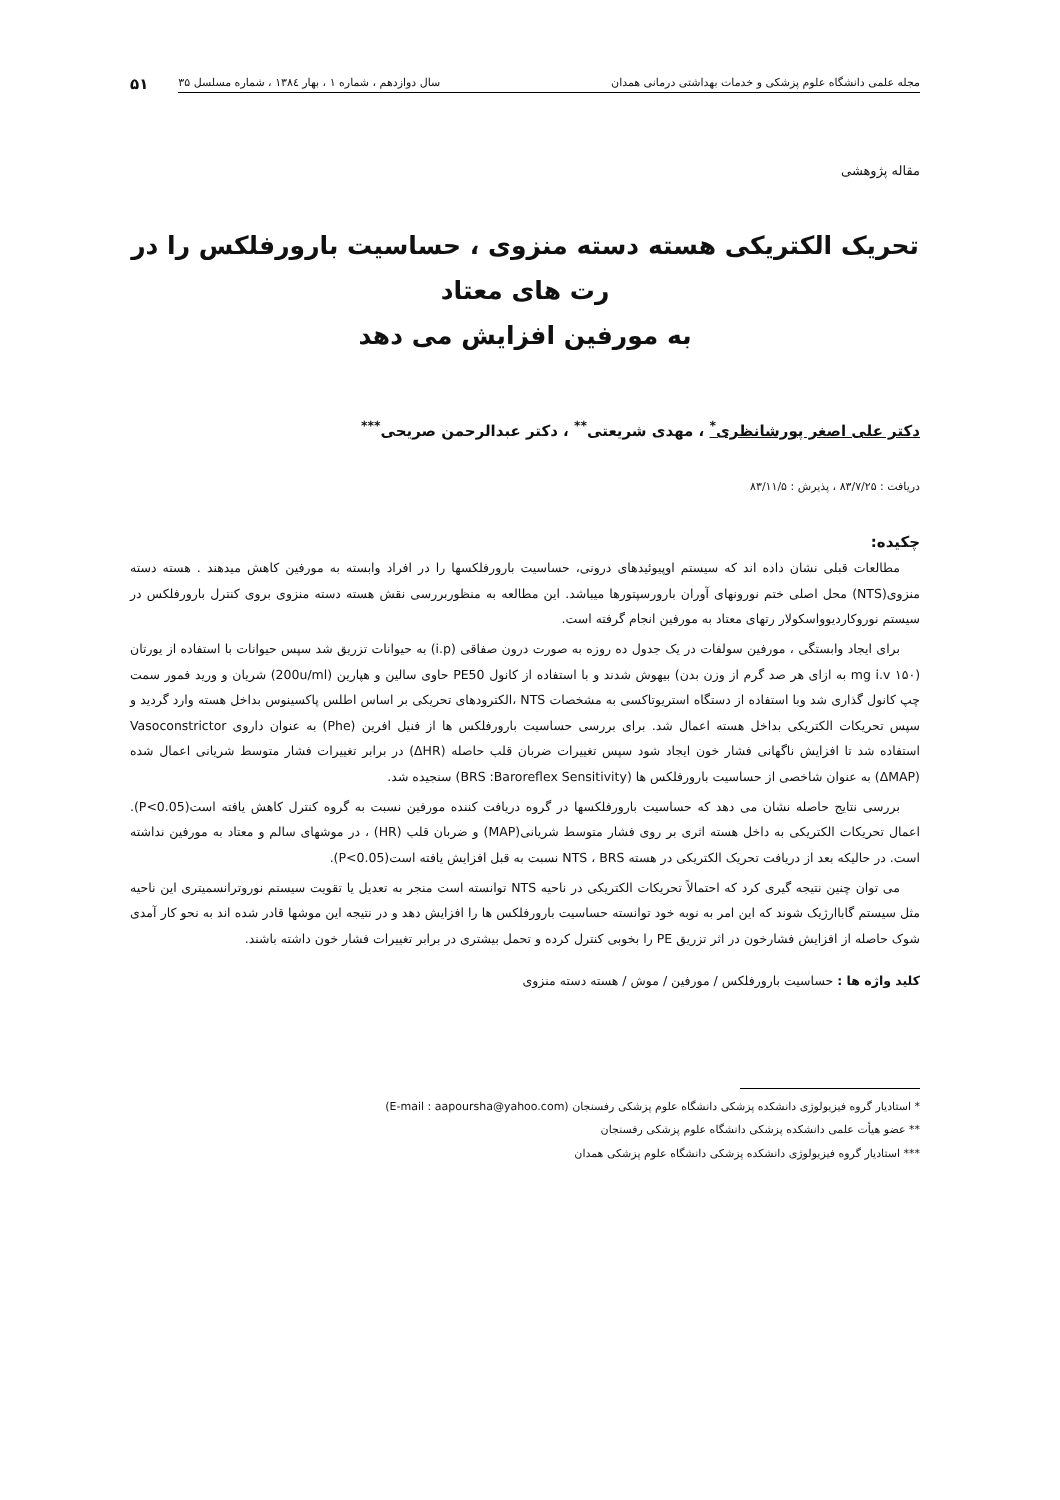مجله علمی دانشگاه علوم پزشکی و خدمات بهداشتی درمانی همدان سال دوازدهم ، شماره ۱ ، بهار ۱۳۸٤ ، شماره مسلسل ۳۵
۵۱
مقاله پژوهشی
تحریک الکتریکی هسته دسته منزوی ، حساسیت بارورفلکس را در رت های معتاد
به مورفین افزایش می دهد
دکتر علی اصغر پورشانظری<sup>*</sup> ، مهدی شریعتی<sup>**</sup> ، دکتر عبدالرحمن صریحی<sup>***</sup>
دریافت : ۸۳/۷/۲۵ ، پذیرش : ۸۳/۱۱/۵
چکیده:
مطالعات قبلی نشان داده اند که سیستم اوپیوئیدهای درونی، حساسیت بارورفلکسها را در افراد وابسته به مورفین کاهش میدهند . هسته دسته منزوی(NTS) محل اصلی ختم نورونهای آوران بارورسپتورها میباشد. این مطالعه به منظوربررسی نقش هسته دسته منزوی بروی کنترل بارورفلکس در سیستم نوروکاردیوواسکولار رتهای معتاد به مورفین انجام گرفته است.
برای ایجاد وابستگی ، مورفین سولفات در یک جدول ده روزه به صورت درون صفاقی (i.p) به حیوانات تزریق شد سپس حیوانات با استفاده از یورتان (۱۵۰ mg i.v به ازای هر صد گرم از وزن بدن) بیهوش شدند و با استفاده از کانول PE50 حاوی سالین و هپارین (200u/ml) شریان و ورید فمور سمت چپ کانول گذاری شد وبا استفاده از دستگاه استریوتاکسی به مشخصات NTS ،الکترودهای تحریکی بر اساس اطلس پاکسینوس بداخل هسته وارد گردید و سپس تحریکات الکتریکی بداخل هسته اعمال شد. برای بررسی حساسیت بارورفلکس ها از فنیل افرین (Phe) به عنوان داروی Vasoconstrictor استفاده شد تا افزایش ناگهانی فشار خون ایجاد شود سپس تغییرات ضربان قلب حاصله (ΔHR) در برابر تغییرات فشار متوسط شریانی اعمال شده (ΔMAP) به عنوان شاخصی از حساسیت بارورفلکس ها (BRS :Baroreflex Sensitivity) سنجیده شد.
بررسی نتایج حاصله نشان می دهد که حساسیت بارورفلکسها در گروه دریافت کننده مورفین نسبت به گروه کنترل کاهش یافته است(P<0.05). اعمال تحریکات الکتریکی به داخل هسته اثری بر روی فشار متوسط شریانی(MAP) و ضربان قلب (HR) ، در موشهای سالم و معتاد به مورفین نداشته است. در حالیکه بعد از دریافت تحریک الکتریکی در هسته NTS ، BRS نسبت به قبل افزایش یافته است(P<0.05).
می توان چنین نتیجه گیری کرد که احتمالاً تحریکات الکتریکی در ناحیه NTS توانسته است منجر به تعدیل یا تقویت سیستم نوروترانسمیتری این ناحیه مثل سیستم گاباارژیک شوند که این امر به نوبه خود توانسته حساسیت بارورفلکس ها را افزایش دهد و در نتیجه این موشها قادر شده اند به نحو کار آمدی شوک حاصله از افزایش فشارخون در اثر تزریق PE را بخوبی کنترل کرده و تحمل بیشتری در برابر تغییرات فشار خون داشته باشند.
کلید واژه ها : حساسیت بارورفلکس / مورفین / موش / هسته دسته منزوی
* استادیار گروه فیزیولوژی دانشکده پزشکی دانشگاه علوم پزشکی رفسنجان (E-mail : aapoursha@yahoo.com)
** عضو هیأت علمی دانشکده پزشکی دانشگاه علوم پزشکی رفسنجان
*** استادیار گروه فیزیولوژی دانشکده پزشکی دانشگاه علوم پزشکی همدان